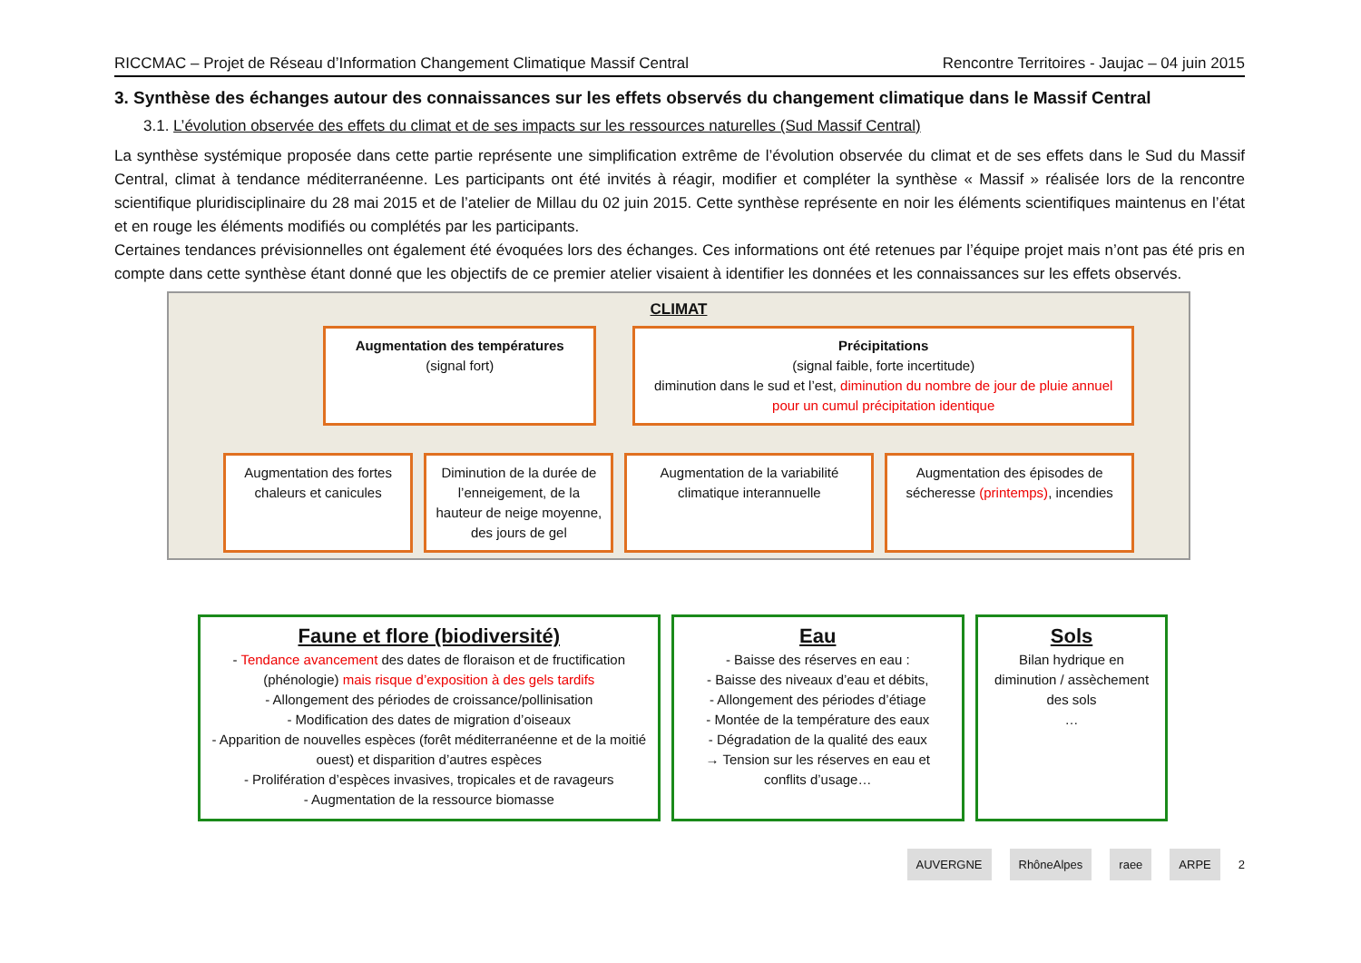RICCMAC – Projet de Réseau d’Information Changement Climatique Massif Central Rencontre Territoires - Jaujac – 04 juin 2015
3. Synthèse des échanges autour des connaissances sur les effets observés du changement climatique dans le Massif Central
3.1. L’évolution observée des effets du climat et de ses impacts sur les ressources naturelles (Sud Massif Central)
La synthèse systémique proposée dans cette partie représente une simplification extrême de l’évolution observée du climat et de ses effets dans le Sud du Massif Central, climat à tendance méditerranéenne. Les participants ont été invités à réagir, modifier et compléter la synthèse « Massif » réalisée lors de la rencontre scientifique pluridisciplinaire du 28 mai 2015 et de l’atelier de Millau du 02 juin 2015. Cette synthèse représente en noir les éléments scientifiques maintenus en l’état et en rouge les éléments modifiés ou complétés par les participants.
Certaines tendances prévisionnelles ont également été évoquées lors des échanges. Ces informations ont été retenues par l’équipe projet mais n’ont pas été pris en compte dans cette synthèse étant donné que les objectifs de ce premier atelier visaient à identifier les données et les connaissances sur les effets observés.
CLIMAT
Augmentation des températures
(signal fort)
Précipitations
(signal faible, forte incertitude)
diminution dans le sud et l’est, diminution du nombre de jour de pluie annuel pour un cumul précipitation identique
Augmentation des fortes chaleurs et canicules
Diminution de la durée de l’enneigement, de la hauteur de neige moyenne, des jours de gel
Augmentation de la variabilité climatique interannuelle
Augmentation des épisodes de sécheresse (printemps), incendies
Faune et flore (biodiversité)
- Tendance avancement des dates de floraison et de fructification (phénologie) mais risque d’exposition à des gels tardifs
- Allongement des périodes de croissance/pollinisation
- Modification des dates de migration d’oiseaux
- Apparition de nouvelles espèces (forêt méditerranéenne et de la moitié ouest) et disparition d’autres espèces
- Prolifération d’espèces invasives, tropicales et de ravageurs
- Augmentation de la ressource biomasse
Eau
- Baisse des réserves en eau :
- Baisse des niveaux d’eau et débits,
- Allongement des périodes d’étiage
- Montée de la température des eaux
- Dégradation de la qualité des eaux
→ Tension sur les réserves en eau et conflits d’usage…
Sols
Bilan hydrique en diminution / assèchement des sols
…
AUVERGNE RhôneAlpes raee ARPE 2